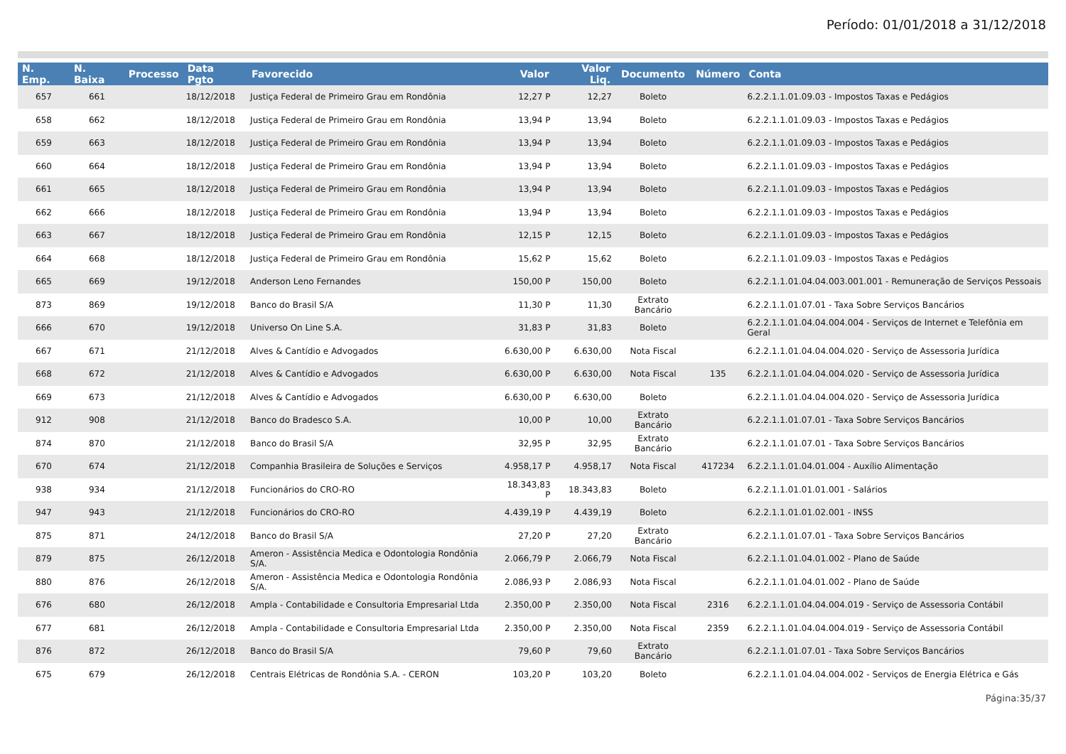Período: 01/01/2018 a 31/12/2018
| N. Emp. | N. Baixa | Processo | Data Pgto | Favorecido | Valor | Valor Liq. | Documento | Número | Conta |
| --- | --- | --- | --- | --- | --- | --- | --- | --- | --- |
| 657 | 661 | | 18/12/2018 | Justiça Federal de Primeiro Grau em Rondônia | 12,27 P | 12,27 | Boleto | | 6.2.2.1.1.01.09.03 - Impostos Taxas e Pedágios |
| 658 | 662 | | 18/12/2018 | Justiça Federal de Primeiro Grau em Rondônia | 13,94 P | 13,94 | Boleto | | 6.2.2.1.1.01.09.03 - Impostos Taxas e Pedágios |
| 659 | 663 | | 18/12/2018 | Justiça Federal de Primeiro Grau em Rondônia | 13,94 P | 13,94 | Boleto | | 6.2.2.1.1.01.09.03 - Impostos Taxas e Pedágios |
| 660 | 664 | | 18/12/2018 | Justiça Federal de Primeiro Grau em Rondônia | 13,94 P | 13,94 | Boleto | | 6.2.2.1.1.01.09.03 - Impostos Taxas e Pedágios |
| 661 | 665 | | 18/12/2018 | Justiça Federal de Primeiro Grau em Rondônia | 13,94 P | 13,94 | Boleto | | 6.2.2.1.1.01.09.03 - Impostos Taxas e Pedágios |
| 662 | 666 | | 18/12/2018 | Justiça Federal de Primeiro Grau em Rondônia | 13,94 P | 13,94 | Boleto | | 6.2.2.1.1.01.09.03 - Impostos Taxas e Pedágios |
| 663 | 667 | | 18/12/2018 | Justiça Federal de Primeiro Grau em Rondônia | 12,15 P | 12,15 | Boleto | | 6.2.2.1.1.01.09.03 - Impostos Taxas e Pedágios |
| 664 | 668 | | 18/12/2018 | Justiça Federal de Primeiro Grau em Rondônia | 15,62 P | 15,62 | Boleto | | 6.2.2.1.1.01.09.03 - Impostos Taxas e Pedágios |
| 665 | 669 | | 19/12/2018 | Anderson Leno Fernandes | 150,00 P | 150,00 | Boleto | | 6.2.2.1.1.01.04.04.003.001.001 - Remuneração de Serviços Pessoais |
| 873 | 869 | | 19/12/2018 | Banco do Brasil S/A | 11,30 P | 11,30 | Extrato Bancário | | 6.2.2.1.1.01.07.01 - Taxa Sobre Serviços Bancários |
| 666 | 670 | | 19/12/2018 | Universo On Line S.A. | 31,83 P | 31,83 | Boleto | | 6.2.2.1.1.01.04.04.004.004 - Serviços de Internet e Telefônia em Geral |
| 667 | 671 | | 21/12/2018 | Alves & Cantídio e Advogados | 6.630,00 P | 6.630,00 | Nota Fiscal | | 6.2.2.1.1.01.04.04.004.020 - Serviço de Assessoria Jurídica |
| 668 | 672 | | 21/12/2018 | Alves & Cantídio e Advogados | 6.630,00 P | 6.630,00 | Nota Fiscal | 135 | 6.2.2.1.1.01.04.04.004.020 - Serviço de Assessoria Jurídica |
| 669 | 673 | | 21/12/2018 | Alves & Cantídio e Advogados | 6.630,00 P | 6.630,00 | Boleto | | 6.2.2.1.1.01.04.04.004.020 - Serviço de Assessoria Jurídica |
| 912 | 908 | | 21/12/2018 | Banco do Bradesco S.A. | 10,00 P | 10,00 | Extrato Bancário | | 6.2.2.1.1.01.07.01 - Taxa Sobre Serviços Bancários |
| 874 | 870 | | 21/12/2018 | Banco do Brasil S/A | 32,95 P | 32,95 | Extrato Bancário | | 6.2.2.1.1.01.07.01 - Taxa Sobre Serviços Bancários |
| 670 | 674 | | 21/12/2018 | Companhia Brasileira de Soluções e Serviços | 4.958,17 P | 4.958,17 | Nota Fiscal | 417234 | 6.2.2.1.1.01.04.01.004 - Auxílio Alimentação |
| 938 | 934 | | 21/12/2018 | Funcionários do CRO-RO | 18.343,83 P | 18.343,83 | Boleto | | 6.2.2.1.1.01.01.01.001 - Salários |
| 947 | 943 | | 21/12/2018 | Funcionários do CRO-RO | 4.439,19 P | 4.439,19 | Boleto | | 6.2.2.1.1.01.01.02.001 - INSS |
| 875 | 871 | | 24/12/2018 | Banco do Brasil S/A | 27,20 P | 27,20 | Extrato Bancário | | 6.2.2.1.1.01.07.01 - Taxa Sobre Serviços Bancários |
| 879 | 875 | | 26/12/2018 | Ameron - Assistência Medica e Odontologia Rondônia S/A. | 2.066,79 P | 2.066,79 | Nota Fiscal | | 6.2.2.1.1.01.04.01.002 - Plano de Saúde |
| 880 | 876 | | 26/12/2018 | Ameron - Assistência Medica e Odontologia Rondônia S/A. | 2.086,93 P | 2.086,93 | Nota Fiscal | | 6.2.2.1.1.01.04.01.002 - Plano de Saúde |
| 676 | 680 | | 26/12/2018 | Ampla - Contabilidade e Consultoria Empresarial Ltda | 2.350,00 P | 2.350,00 | Nota Fiscal | 2316 | 6.2.2.1.1.01.04.04.004.019 - Serviço de Assessoria Contábil |
| 677 | 681 | | 26/12/2018 | Ampla - Contabilidade e Consultoria Empresarial Ltda | 2.350,00 P | 2.350,00 | Nota Fiscal | 2359 | 6.2.2.1.1.01.04.04.004.019 - Serviço de Assessoria Contábil |
| 876 | 872 | | 26/12/2018 | Banco do Brasil S/A | 79,60 P | 79,60 | Extrato Bancário | | 6.2.2.1.1.01.07.01 - Taxa Sobre Serviços Bancários |
| 675 | 679 | | 26/12/2018 | Centrais Elétricas de Rondônia S.A. - CERON | 103,20 P | 103,20 | Boleto | | 6.2.2.1.1.01.04.04.004.002 - Serviços de Energia Elétrica e Gás |
Página:35/37